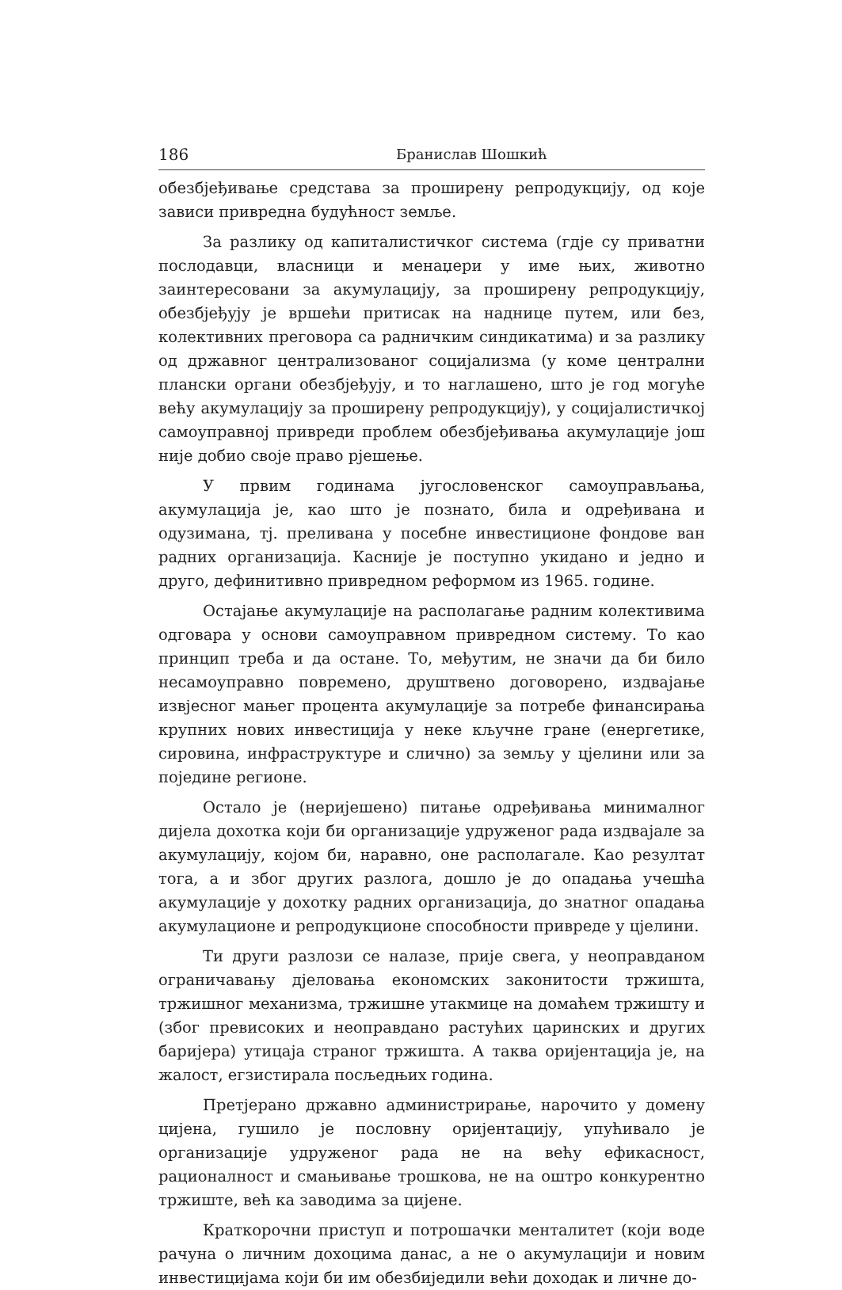186 Бранислав Шошкић
обезбјеђивање средстава за проширену репродукцију, од које зависи привредна будућност земље.
За разлику од капиталистичког система (гдје су приватни послодавци, власници и менаџери у име њих, животно заинтересовани за акумулацију, за проширену репродукцију, обезбјеђују је вршећи притисак на наднице путем, или без, колективних преговора са радничким синдикатима) и за разлику од државног централизованог социјализма (у коме централни плански органи обезбјеђују, и то наглашено, што је год могуће већу акумулацију за проширену репродукцију), у социјалистичкој самоуправној привреди проблем обезбјеђивања акумулације још није добио своје право рјешење.
У првим годинама југословенског самоуправљања, акумулација је, као што је познато, била и одређивана и одузимана, тј. преливана у посебне инвестиционе фондове ван радних организација. Касније је поступно укидано и једно и друго, дефинитивно привредном реформом из 1965. године.
Остајање акумулације на располагање радним колективима одговара у основи самоуправном привредном систему. То као принцип треба и да остане. То, међутим, не значи да би било несамоуправно повремено, друштвено договорено, издвајање извјесног мањег процента акумулације за потребе финансирања крупних нових инвестиција у неке кључне гране (енергетике, сировина, инфраструктуре и слично) за земљу у цјелини или за поједине регионе.
Остало је (неријешено) питање одређивања минималног дијела дохотка који би организације удруженог рада издвајале за акумулацију, којом би, наравно, оне располагале. Као резултат тога, а и због других разлога, дошло је до опадања учешћа акумулације у дохотку радних организација, до знатног опадања акумулационе и репродукционе способности привреде у цјелини.
Ти други разлози се налазе, прије свега, у неоправданом ограничавању дјеловања економских законитости тржишта, тржишног механизма, тржишне утакмице на домаћем тржишту и (због превисоких и неоправдано растућих царинских и других баријера) утицаја страног тржишта. А таква оријентација је, на жалост, егзистирала посљедњих година.
Претјерано државно администрирање, нарочито у домену цијена, гушило је пословну оријентацију, упућивало је организације удруженог рада не на већу ефикасност, рационалност и смањивање трошкова, не на оштро конкурентно тржиште, већ ка заводима за цијене.
Краткорочни приступ и потрошачки менталитет (који воде рачуна о личним дохоцима данас, а не о акумулацији и новим инвестицијама који би им обезбиједили већи доходак и личне до-